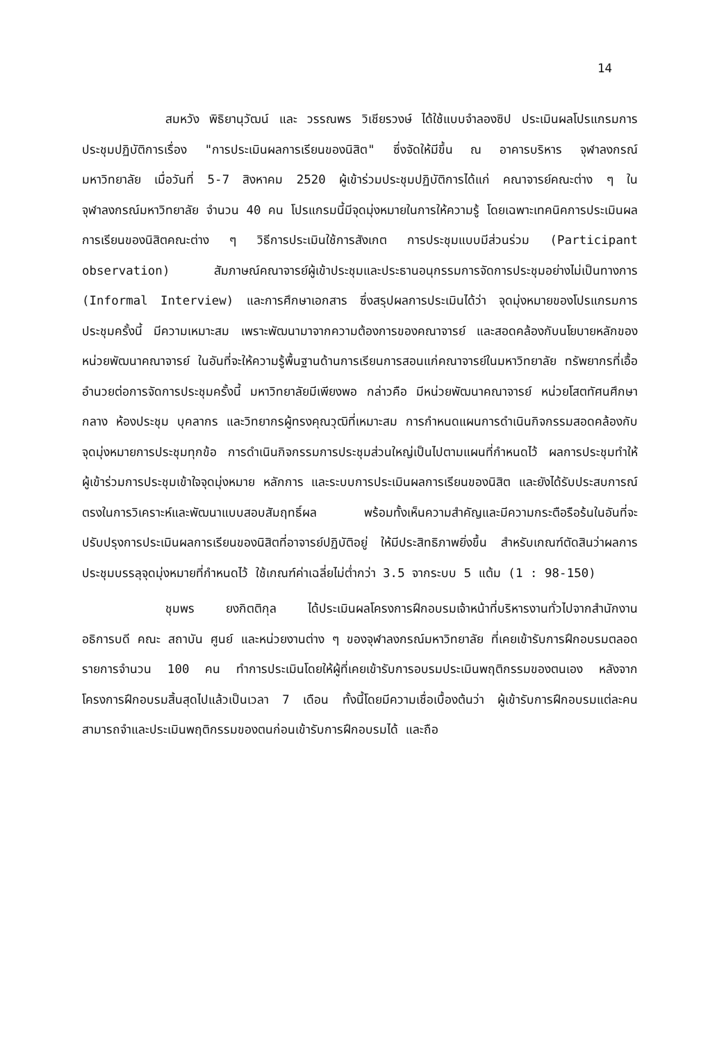14
สมหวัง พิธิยานุวัฒน์ และ วรรณพร วิเชียรวงษ์ ได้ใช้แบบจำลองซิป ประเมินผลโปรแกรมการประชุมปฏิบัติการเรื่อง "การประเมินผลการเรียนของนิสิต" ซึ่งจัดให้มีขึ้น ณ อาคารบริหาร จุฬาลงกรณ์มหาวิทยาลัย เมื่อวันที่ 5-7 สิงหาคม 2520 ผู้เข้าร่วมประชุมปฏิบัติการได้แก่ คณาจารย์คณะต่าง ๆ ในจุฬาลงกรณ์มหาวิทยาลัย จำนวน 40 คน โปรแกรมนี้มีจุดมุ่งหมายในการให้ความรู้ โดยเฉพาะเทคนิคการประเมินผลการเรียนของนิสิตคณะต่าง ๆ วิธีการประเมินใช้การสังเกต การประชุมแบบมีส่วนร่วม (Participant observation) สัมภาษณ์คณาจารย์ผู้เข้าประชุมและประธานอนุกรรมการจัดการประชุมอย่างไม่เป็นทางการ (Informal Interview) และการศึกษาเอกสาร ซึ่งสรุปผลการประเมินได้ว่า จุดมุ่งหมายของโปรแกรมการประชุมครั้งนี้ มีความเหมาะสม เพราะพัฒนามาจากความต้องการของคณาจารย์ และสอดคล้องกับนโยบายหลักของหน่วยพัฒนาคณาจารย์ ในอันที่จะให้ความรู้พื้นฐานด้านการเรียนการสอนแก่คณาจารย์ในมหาวิทยาลัย ทรัพยากรที่เอื้ออำนวยต่อการจัดการประชุมครั้งนี้ มหาวิทยาลัยมีเพียงพอ กล่าวคือ มีหน่วยพัฒนาคณาจารย์ หน่วยโสตทัศนศึกษากลาง ห้องประชุม บุคลากร และวิทยากรผู้ทรงคุณวุฒิที่เหมาะสม การกำหนดแผนการดำเนินกิจกรรมสอดคล้องกับจุดมุ่งหมายการประชุมทุกข้อ การดำเนินกิจกรรมการประชุมส่วนใหญ่เป็นไปตามแผนที่กำหนดไว้ ผลการประชุมทำให้ผู้เข้าร่วมการประชุมเข้าใจจุดมุ่งหมาย หลักการ และระบบการประเมินผลการเรียนของนิสิต และยังได้รับประสบการณ์ตรงในการวิเคราะห์และพัฒนาแบบสอบสัมฤทธิ์ผล พร้อมทั้งเห็นความสำคัญและมีความกระตือรือร้นในอันที่จะปรับปรุงการประเมินผลการเรียนของนิสิตที่อาจารย์ปฏิบัติอยู่ ให้มีประสิทธิภาพยิ่งขึ้น สำหรับเกณฑ์ตัดสินว่าผลการประชุมบรรลุจุดมุ่งหมายที่กำหนดไว้ ใช้เกณฑ์ค่าเฉลี่ยไม่ต่ำกว่า 3.5 จากระบบ 5 แต้ม (1 : 98-150)
ชุมพร ยงกิตติกุล ได้ประเมินผลโครงการฝึกอบรมเจ้าหน้าที่บริหารงานทั่วไปจากสำนักงานอธิการบดี คณะ สถาบัน ศูนย์ และหน่วยงานต่าง ๆ ของจุฬาลงกรณ์มหาวิทยาลัย ที่เคยเข้ารับการฝึกอบรมตลอดรายการจำนวน 100 คน ทำการประเมินโดยให้ผู้ที่เคยเข้ารับการอบรมประเมินพฤติกรรมของตนเอง หลังจากโครงการฝึกอบรมสิ้นสุดไปแล้วเป็นเวลา 7 เดือน ทั้งนี้โดยมีความเชื่อเบื้องต้นว่า ผู้เข้ารับการฝึกอบรมแต่ละคน สามารถจำและประเมินพฤติกรรมของตนก่อนเข้ารับการฝึกอบรมได้ และถือ